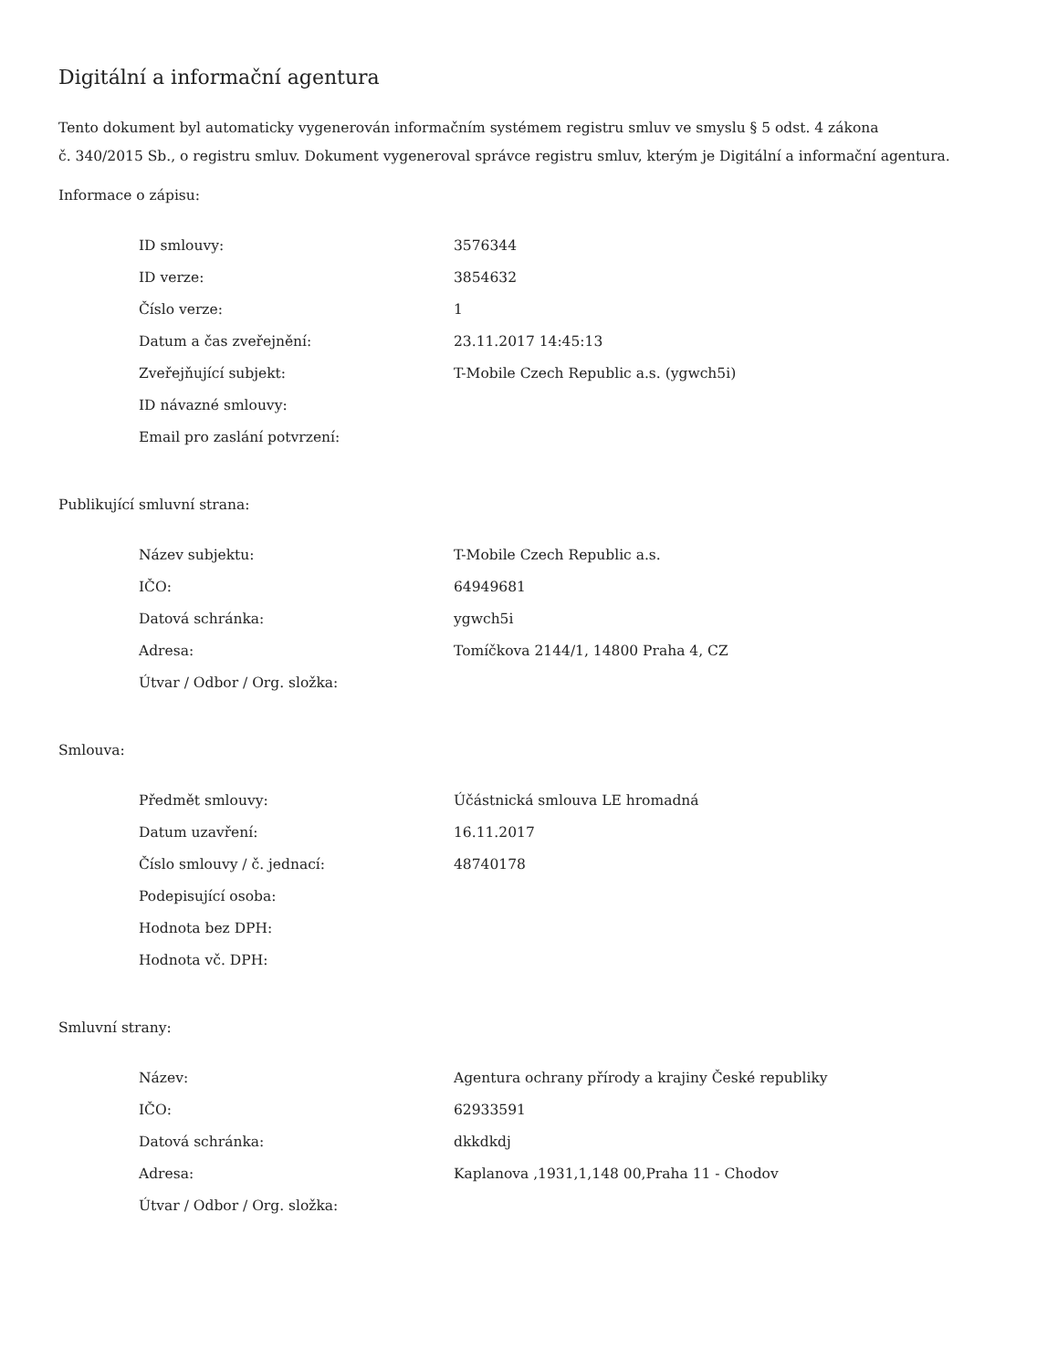Digitální a informační agentura
Tento dokument byl automaticky vygenerován informačním systémem registru smluv ve smyslu § 5 odst. 4 zákona
č. 340/2015 Sb., o registru smluv. Dokument vygeneroval správce registru smluv, kterým je Digitální a informační agentura.
Informace o zápisu:
| ID smlouvy: | 3576344 |
| ID verze: | 3854632 |
| Číslo verze: | 1 |
| Datum a čas zveřejnění: | 23.11.2017 14:45:13 |
| Zveřejňující subjekt: | T-Mobile Czech Republic a.s. (ygwch5i) |
| ID návazné smlouvy: | |
| Email pro zaslání potvrzení: | |
Publikující smluvní strana:
| Název subjektu: | T-Mobile Czech Republic a.s. |
| IČO: | 64949681 |
| Datová schránka: | ygwch5i |
| Adresa: | Tomíčkova 2144/1, 14800 Praha 4, CZ |
| Útvar / Odbor / Org. složka: | |
Smlouva:
| Předmět smlouvy: | Účástnická smlouva LE hromadná |
| Datum uzavření: | 16.11.2017 |
| Číslo smlouvy / č. jednací: | 48740178 |
| Podepisující osoba: | |
| Hodnota bez DPH: | |
| Hodnota vč. DPH: | |
Smluvní strany:
| Název: | Agentura ochrany přírody a krajiny České republiky |
| IČO: | 62933591 |
| Datová schránka: | dkkdkdj |
| Adresa: | Kaplanova ,1931,1,148 00,Praha 11 - Chodov |
| Útvar / Odbor / Org. složka: | |